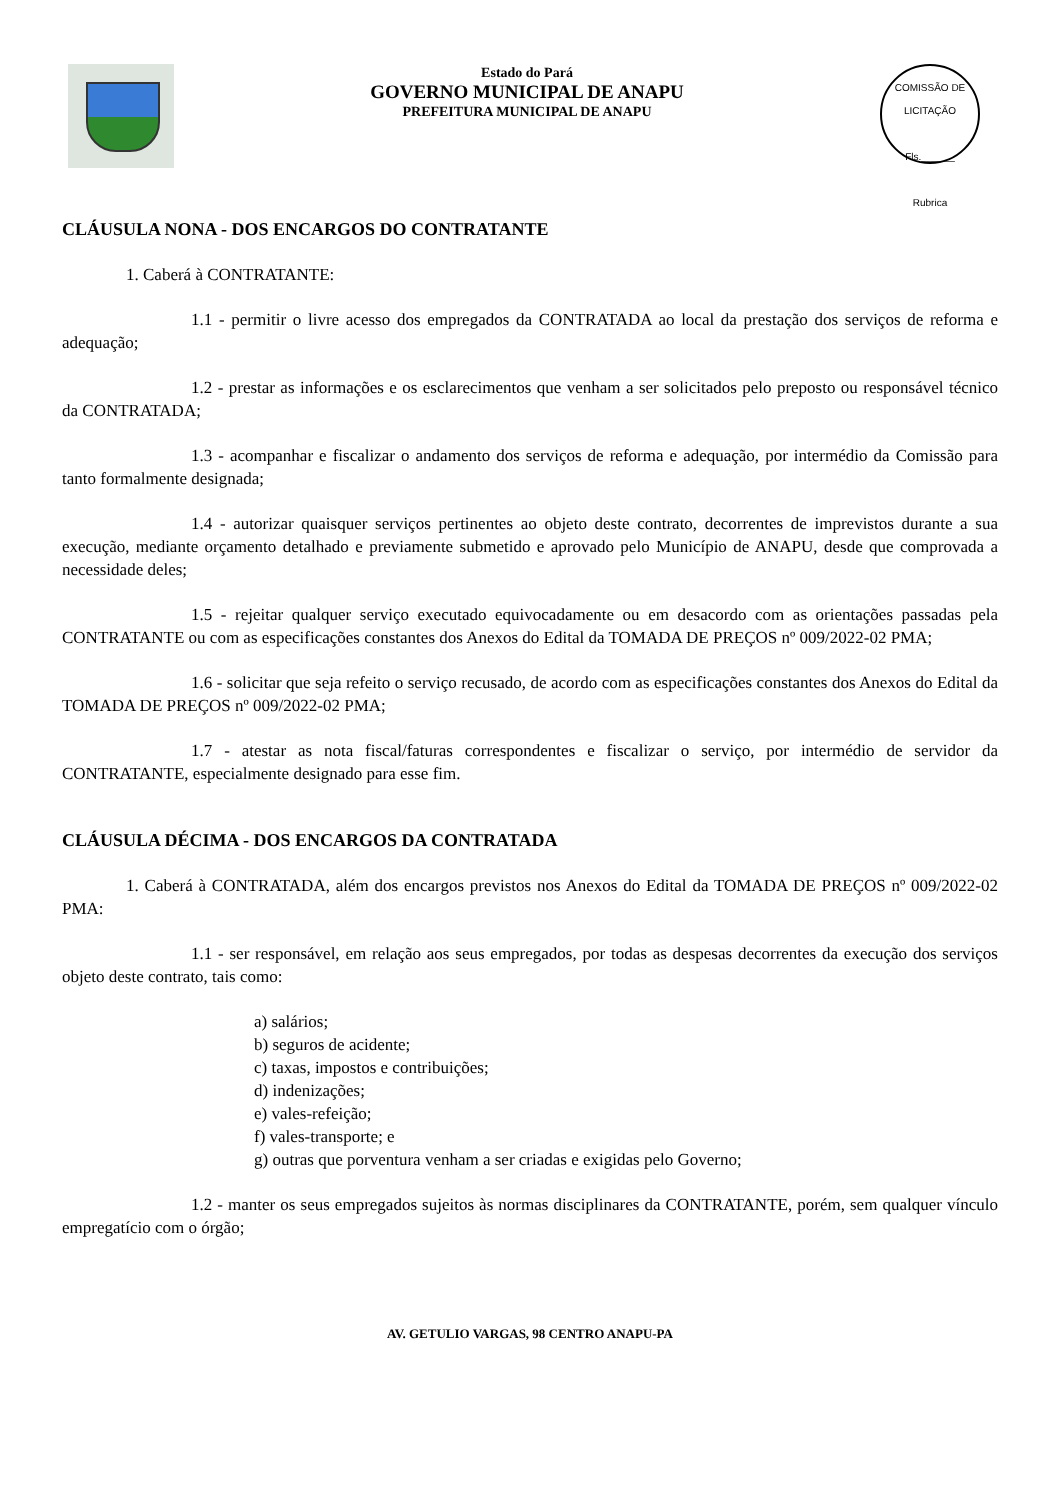Estado do Pará
GOVERNO MUNICIPAL DE ANAPU
PREFEITURA MUNICIPAL DE ANAPU
COMISSÃO DE LICITAÇÃO
Fls.______
Rubrica
CLÁUSULA NONA - DOS ENCARGOS DO CONTRATANTE
1. Caberá à CONTRATANTE:
1.1 - permitir o livre acesso dos empregados da CONTRATADA ao local da prestação dos serviços de reforma e adequação;
1.2 - prestar as informações e os esclarecimentos que venham a ser solicitados pelo preposto ou responsável técnico da CONTRATADA;
1.3 - acompanhar e fiscalizar o andamento dos serviços de reforma e adequação, por intermédio da Comissão para tanto formalmente designada;
1.4 - autorizar quaisquer serviços pertinentes ao objeto deste contrato, decorrentes de imprevistos durante a sua execução, mediante orçamento detalhado e previamente submetido e aprovado pelo Município de ANAPU, desde que comprovada a necessidade deles;
1.5 - rejeitar qualquer serviço executado equivocadamente ou em desacordo com as orientações passadas pela CONTRATANTE ou com as especificações constantes dos Anexos do Edital da TOMADA DE PREÇOS nº 009/2022-02 PMA;
1.6 - solicitar que seja refeito o serviço recusado, de acordo com as especificações constantes dos Anexos do Edital da TOMADA DE PREÇOS nº 009/2022-02 PMA;
1.7 - atestar as nota fiscal/faturas correspondentes e fiscalizar o serviço, por intermédio de servidor da CONTRATANTE, especialmente designado para esse fim.
CLÁUSULA DÉCIMA - DOS ENCARGOS DA CONTRATADA
1. Caberá à CONTRATADA, além dos encargos previstos nos Anexos do Edital da TOMADA DE PREÇOS nº 009/2022-02 PMA:
1.1 - ser responsável, em relação aos seus empregados, por todas as despesas decorrentes da execução dos serviços objeto deste contrato, tais como:
a) salários;
b) seguros de acidente;
c) taxas, impostos e contribuições;
d) indenizações;
e) vales-refeição;
f) vales-transporte; e
g) outras que porventura venham a ser criadas e exigidas pelo Governo;
1.2 - manter os seus empregados sujeitos às normas disciplinares da CONTRATANTE, porém, sem qualquer vínculo empregatício com o órgão;
AV. GETULIO VARGAS, 98 CENTRO ANAPU-PA